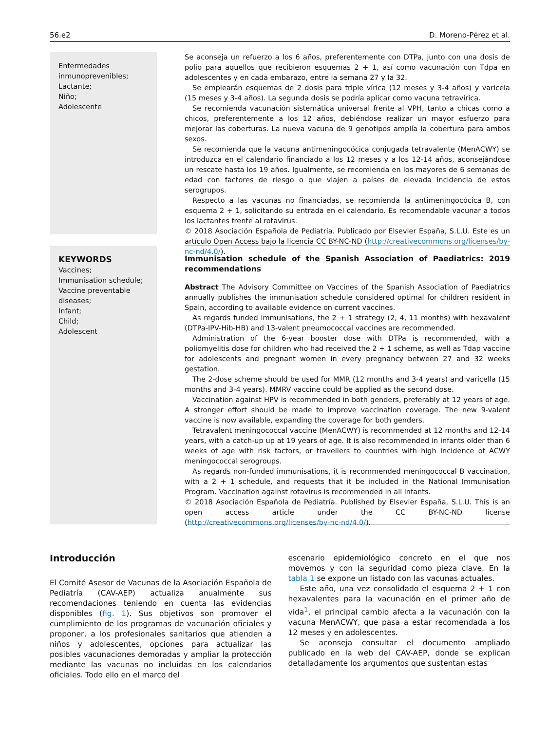56.e2 D. Moreno-Pérez et al.
Enfermedades inmunoprevenibles;
Lactante;
Niño;
Adolescente
Se aconseja un refuerzo a los 6 años, preferentemente con DTPa, junto con una dosis de polio para aquellos que recibieron esquemas 2 + 1, así como vacunación con Tdpa en adolescentes y en cada embarazo, entre la semana 27 y la 32.
Se emplearán esquemas de 2 dosis para triple vírica (12 meses y 3-4 años) y varicela (15 meses y 3-4 años). La segunda dosis se podría aplicar como vacuna tetravírica.
Se recomienda vacunación sistemática universal frente al VPH, tanto a chicas como a chicos, preferentemente a los 12 años, debiéndose realizar un mayor esfuerzo para mejorar las coberturas. La nueva vacuna de 9 genotipos amplía la cobertura para ambos sexos.
Se recomienda que la vacuna antimeningocócica conjugada tetravalente (MenACWY) se introduzca en el calendario financiado a los 12 meses y a los 12-14 años, aconsejándose un rescate hasta los 19 años. Igualmente, se recomienda en los mayores de 6 semanas de edad con factores de riesgo o que viajen a países de elevada incidencia de estos serogrupos.
Respecto a las vacunas no financiadas, se recomienda la antimeningocócica B, con esquema 2 + 1, solicitando su entrada en el calendario. Es recomendable vacunar a todos los lactantes frente al rotavirus.
© 2018 Asociación Española de Pediatría. Publicado por Elsevier España, S.L.U. Este es un artículo Open Access bajo la licencia CC BY-NC-ND (http://creativecommons.org/licenses/by-nc-nd/4.0/).
KEYWORDS
Vaccines;
Immunisation schedule;
Vaccine preventable diseases;
Infant;
Child;
Adolescent
Immunisation schedule of the Spanish Association of Paediatrics: 2019 recommendations
Abstract The Advisory Committee on Vaccines of the Spanish Association of Paediatrics annually publishes the immunisation schedule considered optimal for children resident in Spain, according to available evidence on current vaccines.
As regards funded immunisations, the 2 + 1 strategy (2, 4, 11 months) with hexavalent (DTPa-IPV-Hib-HB) and 13-valent pneumococcal vaccines are recommended.
Administration of the 6-year booster dose with DTPa is recommended, with a poliomyelitis dose for children who had received the 2 + 1 scheme, as well as Tdap vaccine for adolescents and pregnant women in every pregnancy between 27 and 32 weeks gestation.
The 2-dose scheme should be used for MMR (12 months and 3-4 years) and varicella (15 months and 3-4 years). MMRV vaccine could be applied as the second dose.
Vaccination against HPV is recommended in both genders, preferably at 12 years of age. A stronger effort should be made to improve vaccination coverage. The new 9-valent vaccine is now available, expanding the coverage for both genders.
Tetravalent meningococcal vaccine (MenACWY) is recommended at 12 months and 12-14 years, with a catch-up up at 19 years of age. It is also recommended in infants older than 6 weeks of age with risk factors, or travellers to countries with high incidence of ACWY meningococcal serogroups.
As regards non-funded immunisations, it is recommended meningococcal B vaccination, with a 2 + 1 schedule, and requests that it be included in the National Immunisation Program. Vaccination against rotavirus is recommended in all infants.
© 2018 Asociación Española de Pediatría. Published by Elsevier España, S.L.U. This is an open access article under the CC BY-NC-ND license (http://creativecommons.org/licenses/by-nc-nd/4.0/).
Introducción
El Comité Asesor de Vacunas de la Asociación Española de Pediatría (CAV-AEP) actualiza anualmente sus recomendaciones teniendo en cuenta las evidencias disponibles (fig. 1). Sus objetivos son promover el cumplimiento de los programas de vacunación oficiales y proponer, a los profesionales sanitarios que atienden a niños y adolescentes, opciones para actualizar las posibles vacunaciones demoradas y ampliar la protección mediante las vacunas no incluidas en los calendarios oficiales. Todo ello en el marco del
escenario epidemiológico concreto en el que nos movemos y con la seguridad como pieza clave. En la tabla 1 se expone un listado con las vacunas actuales.
Este año, una vez consolidado el esquema 2 + 1 con hexavalentes para la vacunación en el primer año de vida<sup>1</sup>, el principal cambio afecta a la vacunación con la vacuna MenACWY, que pasa a estar recomendada a los 12 meses y en adolescentes.
Se aconseja consultar el documento ampliado publicado en la web del CAV-AEP, donde se explican detalladamente los argumentos que sustentan estas